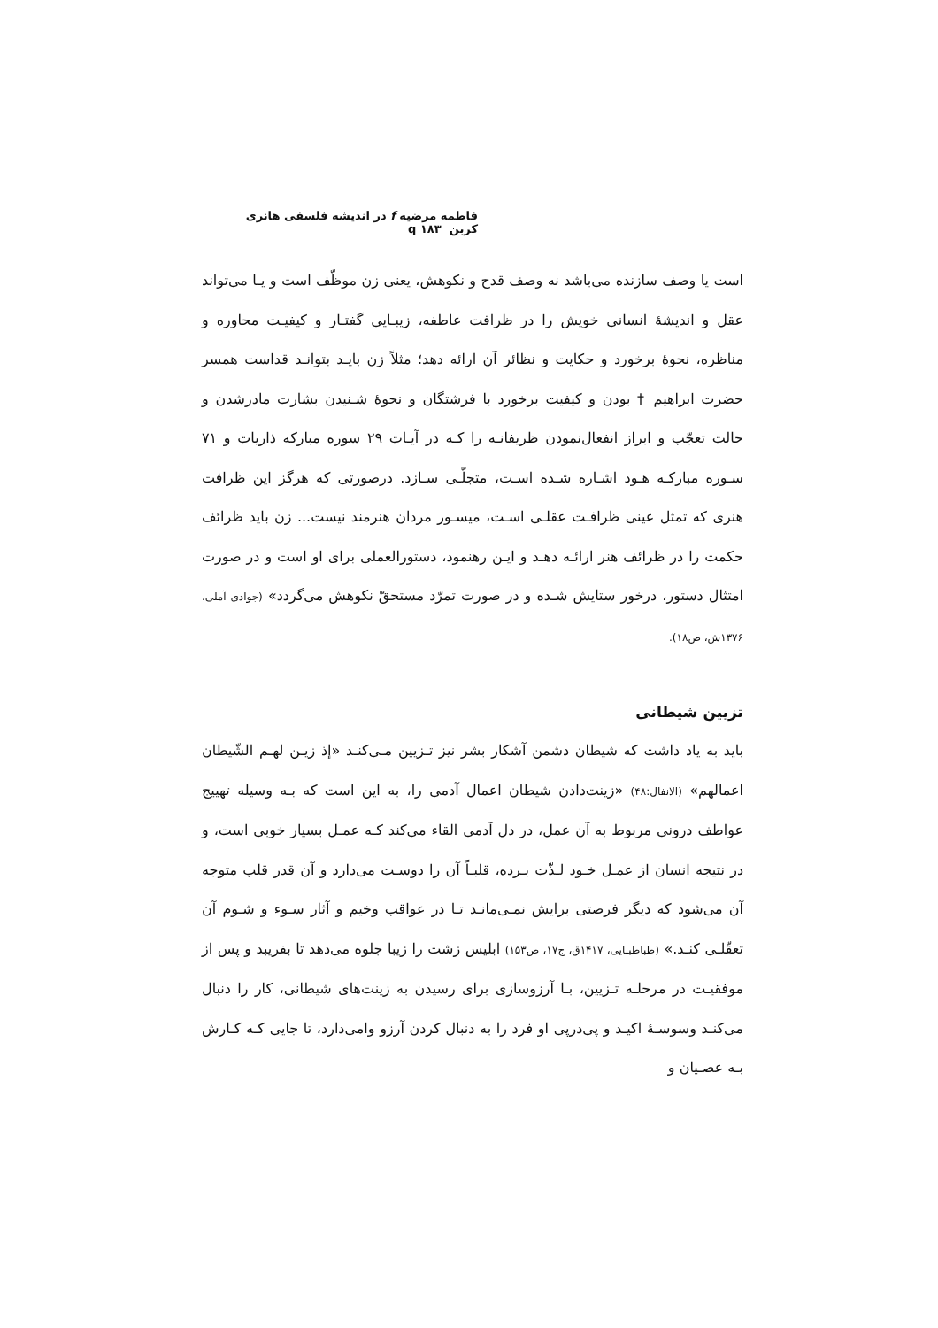فاطمه مرضیه f در اندیشه فلسفی هانری کربن q ۱۸۳
است یا وصف سازنده می‌باشد نه وصف قدح و نکوهش، یعنی زن موظّف است و یـا می‌تواند عقل و اندیشهٔ انسانی خویش را در ظرافت عاطفه، زیبـایی گفتـار و کیفیـت محاوره و مناظره، نحوهٔ برخورد و حکایت و نظائر آن ارائه دهد؛ مثلاً زن بایـد بتوانـد قداست همسر حضرت ابراهیم † بودن و کیفیت برخورد با فرشتگان و نحوهٔ شـنیدن بشارت مادرشدن و حالت تعجّب و ابراز انفعال‌نمودن ظریفانـه را کـه در آیـات ۲۹ سوره مبارکه ذاریات و ۷۱ سـوره مبارکـه هـود اشـاره شـده اسـت، متجلّـی سـازد. درصورتی که هرگز این ظرافت هنری که تمثل عینی ظرافـت عقلـی اسـت، میسـور مردان هنرمند نیست... زن باید ظرائف حکمت را در ظرائف هنر ارائـه دهـد و ایـن رهنمود، دستورالعملی برای او است و در صورت امتثال دستور، درخور ستایش شـده و در صورت تمرّد مستحقّ نکوهش می‌گردد» (جوادی آملی، ۱۳۷۶ش، ص۱۸).
تزیین شیطانی
باید به یاد داشت که شیطان دشمن آشکار بشر نیز تـزیین مـی‌کنـد «إذ زیـن لهـم الشّیطان اعمالهم» (الانفال:۴۸) «زینت‌دادن شیطان اعمال آدمی را، به این است که بـه وسیله تهییج عواطف درونی مربوط به آن عمل، در دل آدمی القاء می‌کند کـه عمـل بسیار خوبی است، و در نتیجه انسان از عمـل خـود لـذّت بـرده، قلبـاً آن را دوسـت می‌دارد و آن قدر قلب متوجه آن می‌شود که دیگر فرصتی برایش نمـی‌مانـد تـا در عواقب وخیم و آثار سـوء و شـوم آن تعقّلـی کنـد.» (طباطبـایی، ۱۴۱۷ق، ج۱۷، ص۱۵۳) ابلیس زشت را زیبا جلوه می‌دهد تا بفریبد و پس از موفقیـت در مرحلـه تـزیین، بـا آرزوسازی برای رسیدن به زینت‌های شیطانی، کار را دنبال می‌کنـد وسوسـهٔ اکیـد و پی‌درپی او فرد را به دنبال کردن آرزو وامی‌دارد، تا جایی کـه کـارش بـه عصـیان و